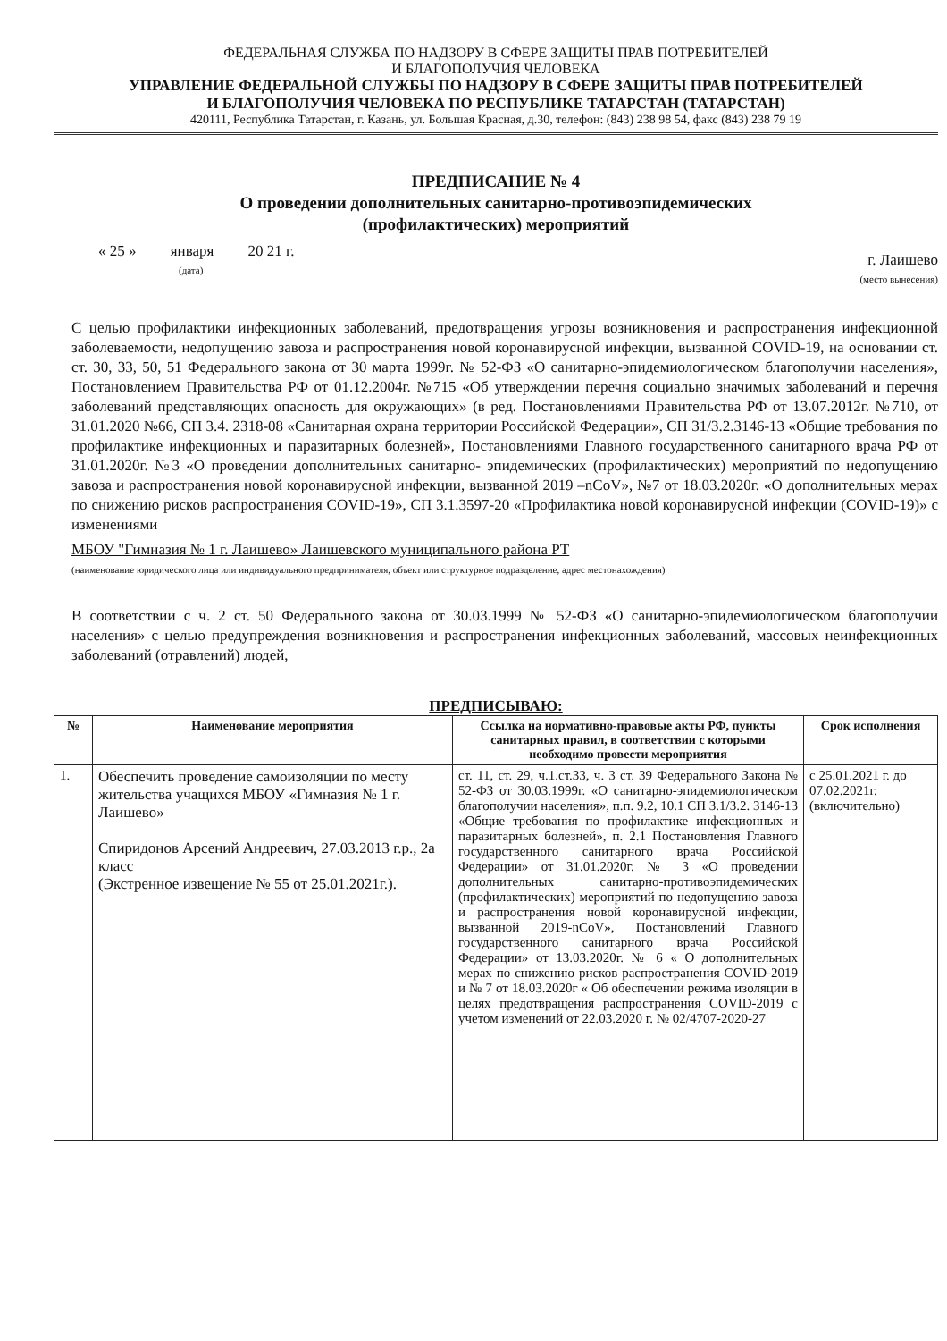ФЕДЕРАЛЬНАЯ СЛУЖБА ПО НАДЗОРУ В СФЕРЕ ЗАЩИТЫ ПРАВ ПОТРЕБИТЕЛЕЙ
И БЛАГОПОЛУЧИЯ ЧЕЛОВЕКА
УПРАВЛЕНИЕ ФЕДЕРАЛЬНОЙ СЛУЖБЫ ПО НАДЗОРУ В СФЕРЕ ЗАЩИТЫ ПРАВ ПОТРЕБИТЕЛЕЙ
И БЛАГОПОЛУЧИЯ ЧЕЛОВЕКА ПО РЕСПУБЛИКЕ ТАТАРСТАН (ТАТАРСТАН)
420111, Республика Татарстан, г. Казань, ул. Большая Красная, д.30, телефон: (843) 238 98 54, факс (843) 238 79 19
ПРЕДПИСАНИЕ № 4
О проведении дополнительных санитарно-противоэпидемических
(профилактических) мероприятий
« 25 » января 20 21 г.
(дата)
г. Лаишево
(место вынесения)
С целью профилактики инфекционных заболеваний, предотвращения угрозы возникновения и распространения инфекционной заболеваемости, недопущению завоза и распространения новой коронавирусной инфекции, вызванной COVID-19, на основании ст. ст. 30, 33, 50, 51 Федерального закона от 30 марта 1999г. № 52-ФЗ «О санитарно-эпидемиологическом благополучии населения», Постановлением Правительства РФ от 01.12.2004г. №715 «Об утверждении перечня социально значимых заболеваний и перечня заболеваний представляющих опасность для окружающих» (в ред. Постановлениями Правительства РФ от 13.07.2012г. №710, от 31.01.2020 №66, СП 3.4. 2318-08 «Санитарная охрана территории Российской Федерации», СП 31/3.2.3146-13 «Общие требования по профилактике инфекционных и паразитарных болезней», Постановлениями Главного государственного санитарного врача РФ от 31.01.2020г. №3 «О проведении дополнительных санитарно- эпидемических (профилактических) мероприятий по недопущению завоза и распространения новой коронавирусной инфекции, вызванной 2019 –nCoV», №7 от 18.03.2020г. «О дополнительных мерах по снижению рисков распространения COVID-19», СП 3.1.3597-20 «Профилактика новой коронавирусной инфекции (COVID-19)» с изменениями
МБОУ "Гимназия № 1 г. Лаишево» Лаишевского муниципального района РТ
(наименование юридического лица или индивидуального предпринимателя, объект или структурное подразделение, адрес местонахождения)
В соответствии с ч. 2 ст. 50 Федерального закона от 30.03.1999 № 52-ФЗ «О санитарно-эпидемиологическом благополучии населения» с целью предупреждения возникновения и распространения инфекционных заболеваний, массовых неинфекционных заболеваний (отравлений) людей,
ПРЕДПИСЫВАЮ:
| № | Наименование мероприятия | Ссылка на нормативно-правовые акты РФ, пункты санитарных правил, в соответствии с которыми необходимо провести мероприятия | Срок исполнения |
| --- | --- | --- | --- |
| 1. | Обеспечить проведение самоизоляции по месту жительства учащихся МБОУ «Гимназия № 1 г. Лаишево» Спиридонов Арсений Андреевич, 27.03.2013 г.р., 2а класс (Экстренное извещение № 55 от 25.01.2021г.). | ст. 11, ст. 29, ч.1.ст.33, ч. 3 ст. 39 Федерального Закона № 52-ФЗ от 30.03.1999г. «О санитарно-эпидемиологическом благополучии населения», п.п. 9.2, 10.1 СП 3.1/3.2. 3146-13 «Общие требования по профилактике инфекционных и паразитарных болезней», п. 2.1 Постановления Главного государственного санитарного врача Российской Федерации» от 31.01.2020г. № 3 «О проведении дополнительных санитарно-противоэпидемических (профилактических) мероприятий по недопущению завоза и распространения новой коронавирусной инфекции, вызванной 2019-nCoV», Постановлений Главного государственного санитарного врача Российской Федерации» от 13.03.2020г. № 6 « О дополнительных мерах по снижению рисков распространения COVID-2019 и № 7 от 18.03.2020г « Об обеспечении режима изоляции в целях предотвращения распространения COVID-2019 с учетом изменений от 22.03.2020 г. № 02/4707-2020-27 | с 25.01.2021 г. до 07.02.2021г. (включительно) |